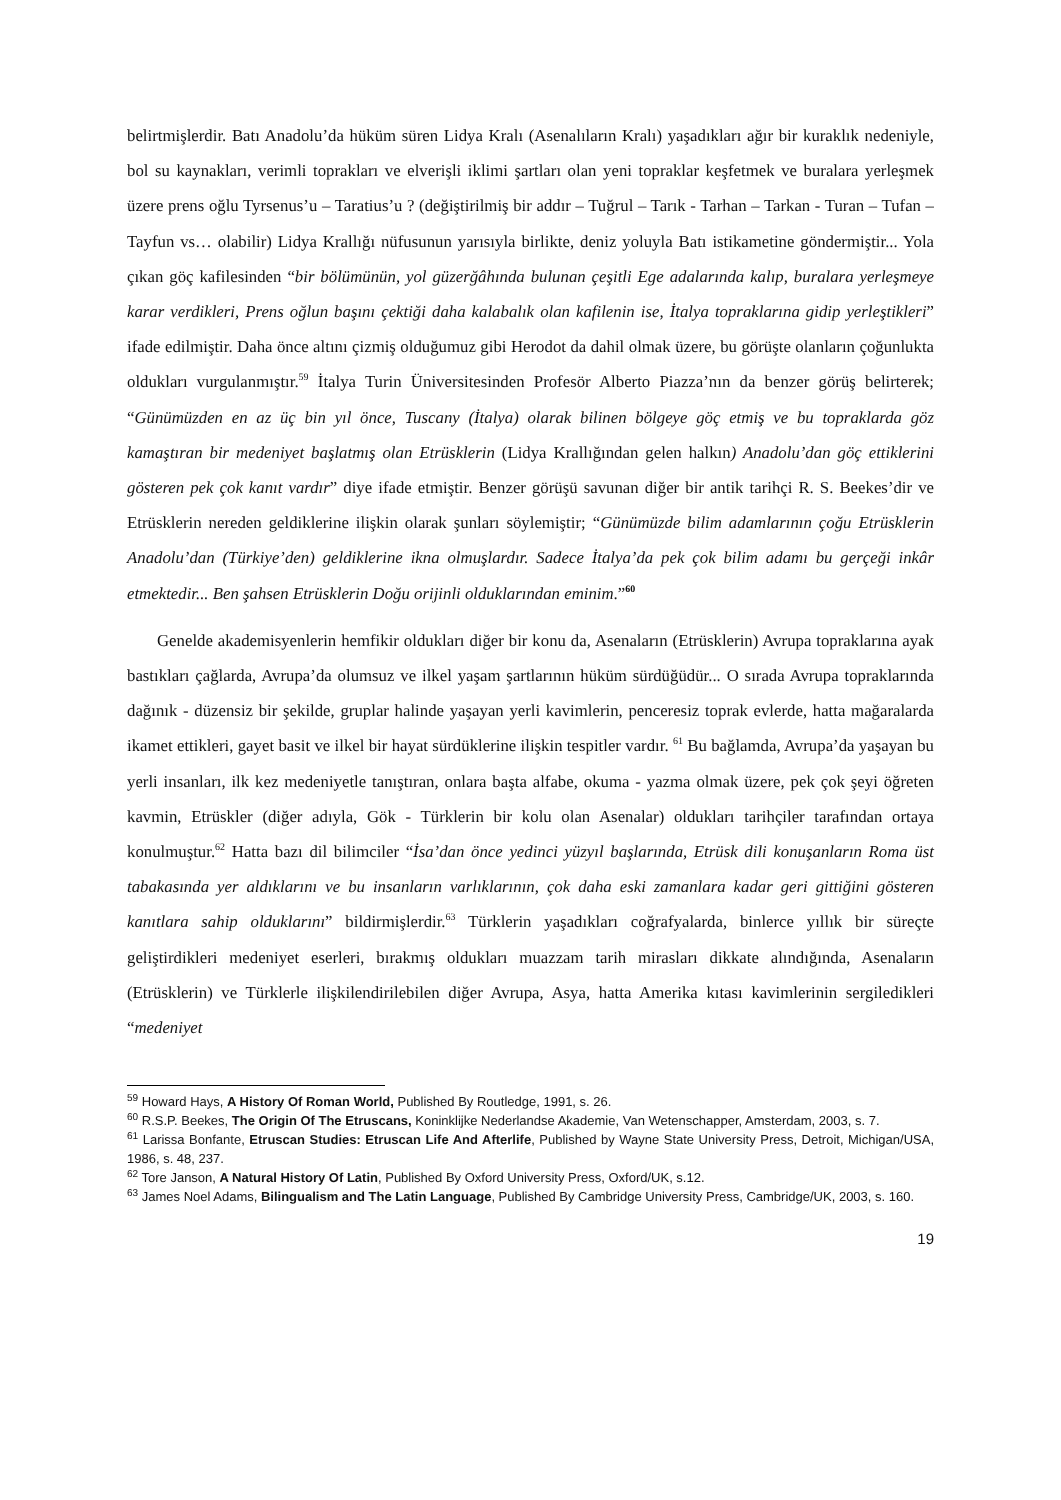belirtmişlerdir. Batı Anadolu’da hüküm süren Lidya Kralı (Asenalıların Kralı) yaşadıkları ağır bir kuraklık nedeniyle, bol su kaynakları, verimli toprakları ve elverişli iklimi şartları olan yeni topraklar keşfetmek ve buralara yerleşmek üzere prens oğlu Tyrsenus’u – Taratius’u ? (değiştirilmiş bir addır – Tuğrul – Tarık - Tarhan – Tarkan - Turan – Tufan – Tayfun vs… olabilir) Lidya Krallığı nüfusunun yarısıyla birlikte, deniz yoluyla Batı istikametine göndermiştir... Yola çıkan göç kafilesinden “bir bölümünün, yol güzerğâhında bulunan çeşitli Ege adalarında kalıp, buralara yerleşmeye karar verdikleri, Prens oğlun başını çektiği daha kalabalık olan kafilenin ise, İtalya topraklarına gidip yerleştikleri” ifade edilmiştir. Daha önce altını çizmiş olduğumuz gibi Herodot da dahil olmak üzere, bu görüşte olanların çoğunlukta oldukları vurgulanmıştır.<sup>59</sup> İtalya Turin Üniversitesinden Profesör Alberto Piazza’nın da benzer görüş belirterek; “Günümüzden en az üç bin yıl önce, Tuscany (İtalya) olarak bilinen bölgeye göç etmiş ve bu topraklarda göz kamaştıran bir medeniyet başlatmış olan Etrüsklerin (Lidya Krallığından gelen halkın) Anadolu’dan göç ettiklerini gösteren pek çok kanıt vardır” diye ifade etmiştir. Benzer görüşü savunan diğer bir antik tarihçi R. S. Beekes’dir ve Etrüsklerin nereden geldiklerine ilişkin olarak şunları söylemiştir; “Günümüzde bilim adamlarının çoğu Etrüsklerin Anadolu’dan (Türkiye’den) geldiklerine ikna olmuşlardır. Sadece İtalya’da pek çok bilim adamı bu gerçeği inkâr etmektedir... Ben şahsen Etrüsklerin Doğu orijinli olduklarından eminim.”<sup>60</sup>
Genelde akademisyenlerin hemfikir oldukları diğer bir konu da, Asenaların (Etrüsklerin) Avrupa topraklarına ayak bastıkları çağlarda, Avrupa’da olumsuz ve ilkel yaşam şartlarının hüküm sürdüğüdür... O sırada Avrupa topraklarında dağınık - düzensiz bir şekilde, gruplar halinde yaşayan yerli kavimlerin, penceresiz toprak evlerde, hatta mağaralarda ikamet ettikleri, gayet basit ve ilkel bir hayat sürdüklerine ilişkin tespitler vardır. <sup>61</sup> Bu bağlamda, Avrupa’da yaşayan bu yerli insanları, ilk kez medeniyetle tanıştıran, onlara başta alfabe, okuma - yazma olmak üzere, pek çok şeyi öğreten kavmin, Etrüskler (diğer adıyla, Gök - Türklerin bir kolu olan Asenalar) oldukları tarihçiler tarafından ortaya konulmuştur.<sup>62</sup> Hatta bazı dil bilimciler “İsa’dan önce yedinci yüzyıl başlarında, Etrüsk dili konuşanların Roma üst tabakasında yer aldıklarını ve bu insanların varlıklarının, çok daha eski zamanlara kadar geri gittiğini gösteren kanıtlara sahip olduklarını” bildirmişlerdir.<sup>63</sup> Türklerin yaşadıkları coğrafyalarda, binlerce yıllık bir süreçte geliştirdikleri medeniyet eserleri, bırakmış oldukları muazzam tarih mirasları dikkate alındığında, Asenaların (Etrüsklerin) ve Türklerle ilişkilendirilebilen diğer Avrupa, Asya, hatta Amerika kıtası kavimlerinin sergiledikleri “medeniyet
<sup>59</sup> Howard Hays, A History Of Roman World, Published By Routledge, 1991, s. 26.
<sup>60</sup> R.S.P. Beekes, The Origin Of The Etruscans, Koninklijke Nederlandse Akademie, Van Wetenschapper, Amsterdam, 2003, s. 7.
<sup>61</sup> Larissa Bonfante, Etruscan Studies: Etruscan Life And Afterlife, Published by Wayne State University Press, Detroit, Michigan/USA, 1986, s. 48, 237.
<sup>62</sup> Tore Janson, A Natural History Of Latin, Published By Oxford University Press, Oxford/UK, s.12.
<sup>63</sup> James Noel Adams, Bilingualism and The Latin Language, Published By Cambridge University Press, Cambridge/UK, 2003, s. 160.
19